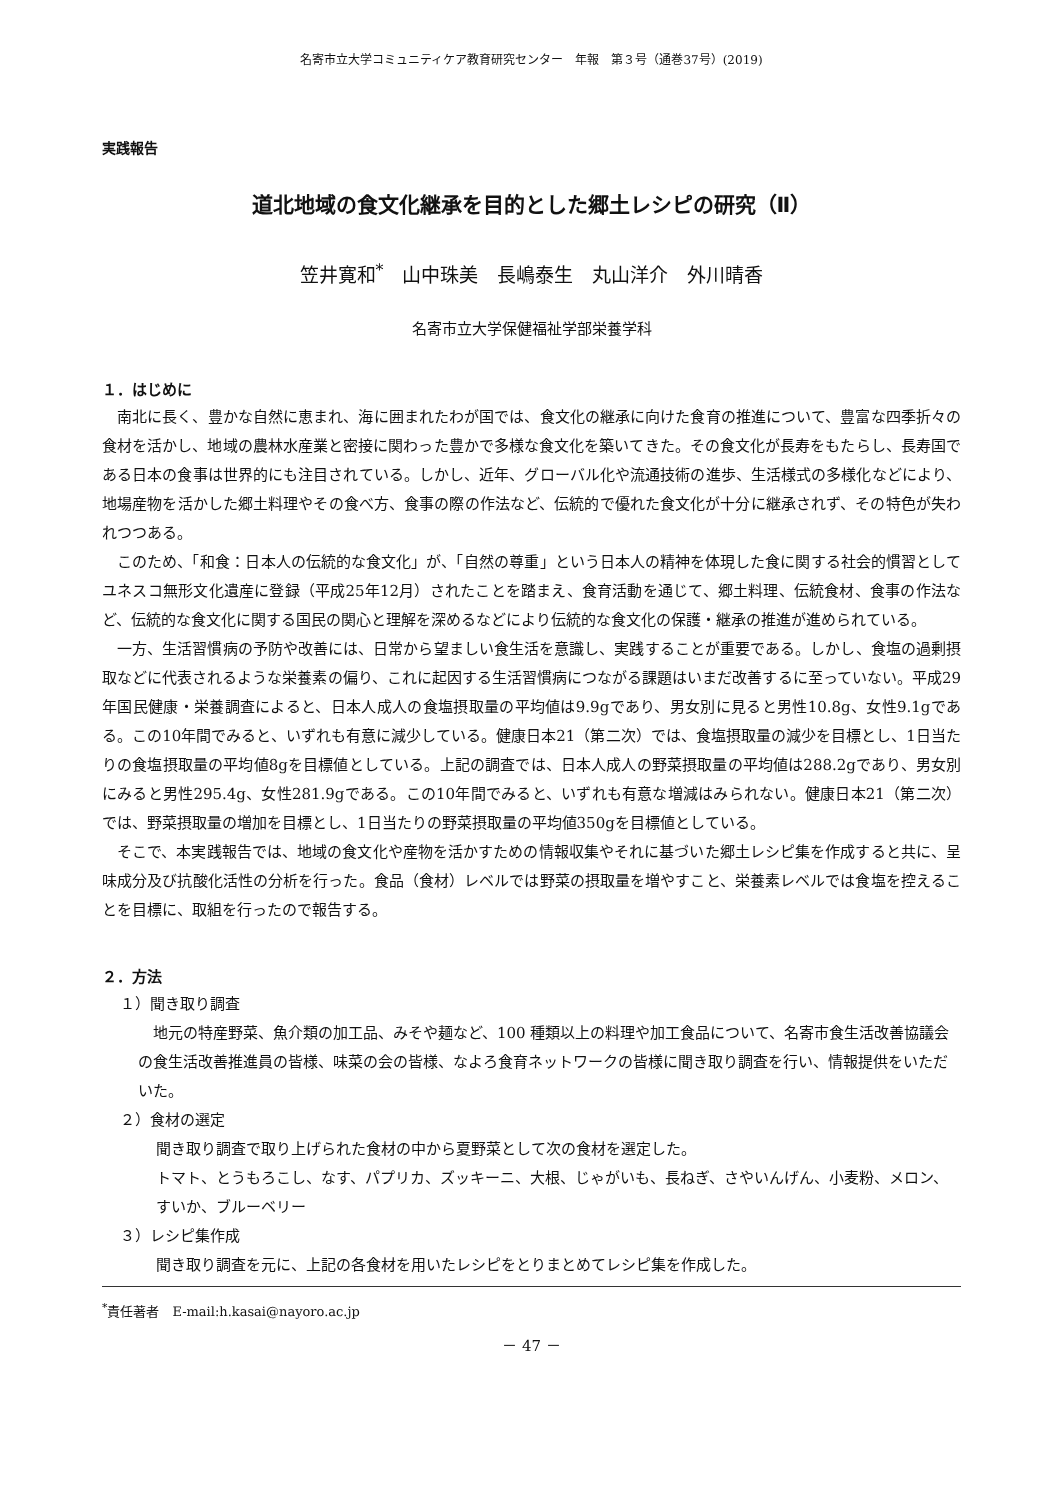名寄市立大学コミュニティケア教育研究センター　年報　第３号（通巻37号）(2019)
実践報告
道北地域の食文化継承を目的とした郷土レシピの研究（Ⅱ）
笠井寛和<sup>*</sup>　山中珠美　長嶋泰生　丸山洋介　外川晴香
名寄市立大学保健福祉学部栄養学科
１．はじめに
南北に長く、豊かな自然に恵まれ、海に囲まれたわが国では、食文化の継承に向けた食育の推進について、豊富な四季折々の食材を活かし、地域の農林水産業と密接に関わった豊かで多様な食文化を築いてきた。その食文化が長寿をもたらし、長寿国である日本の食事は世界的にも注目されている。しかし、近年、グローバル化や流通技術の進歩、生活様式の多様化などにより、地場産物を活かした郷土料理やその食べ方、食事の際の作法など、伝統的で優れた食文化が十分に継承されず、その特色が失われつつある。
このため、「和食：日本人の伝統的な食文化」が、「自然の尊重」という日本人の精神を体現した食に関する社会的慣習としてユネスコ無形文化遺産に登録（平成25年12月）されたことを踏まえ、食育活動を通じて、郷土料理、伝統食材、食事の作法など、伝統的な食文化に関する国民の関心と理解を深めるなどにより伝統的な食文化の保護・継承の推進が進められている。
一方、生活習慣病の予防や改善には、日常から望ましい食生活を意識し、実践することが重要である。しかし、食塩の過剰摂取などに代表されるような栄養素の偏り、これに起因する生活習慣病につながる課題はいまだ改善するに至っていない。平成29年国民健康・栄養調査によると、日本人成人の食塩摂取量の平均値は9.9gであり、男女別に見ると男性10.8g、女性9.1gである。この10年間でみると、いずれも有意に減少している。健康日本21（第二次）では、食塩摂取量の減少を目標とし、1日当たりの食塩摂取量の平均値8gを目標値としている。上記の調査では、日本人成人の野菜摂取量の平均値は288.2gであり、男女別にみると男性295.4g、女性281.9gである。この10年間でみると、いずれも有意な増減はみられない。健康日本21（第二次）では、野菜摂取量の増加を目標とし、1日当たりの野菜摂取量の平均値350gを目標値としている。
そこで、本実践報告では、地域の食文化や産物を活かすための情報収集やそれに基づいた郷土レシピ集を作成すると共に、呈味成分及び抗酸化活性の分析を行った。食品（食材）レベルでは野菜の摂取量を増やすこと、栄養素レベルでは食塩を控えることを目標に、取組を行ったので報告する。
２．方法
１）聞き取り調査
地元の特産野菜、魚介類の加工品、みそや麺など、100 種類以上の料理や加工食品について、名寄市食生活改善協議会の食生活改善推進員の皆様、味菜の会の皆様、なよろ食育ネットワークの皆様に聞き取り調査を行い、情報提供をいただいた。
２）食材の選定
聞き取り調査で取り上げられた食材の中から夏野菜として次の食材を選定した。
トマト、とうもろこし、なす、パプリカ、ズッキーニ、大根、じゃがいも、長ねぎ、さやいんげん、小麦粉、メロン、すいか、ブルーベリー
３）レシピ集作成
聞き取り調査を元に、上記の各食材を用いたレシピをとりまとめてレシピ集を作成した。
<sup>*</sup> 責任著者　E-mail:h.kasai@nayoro.ac.jp
－ 47 －